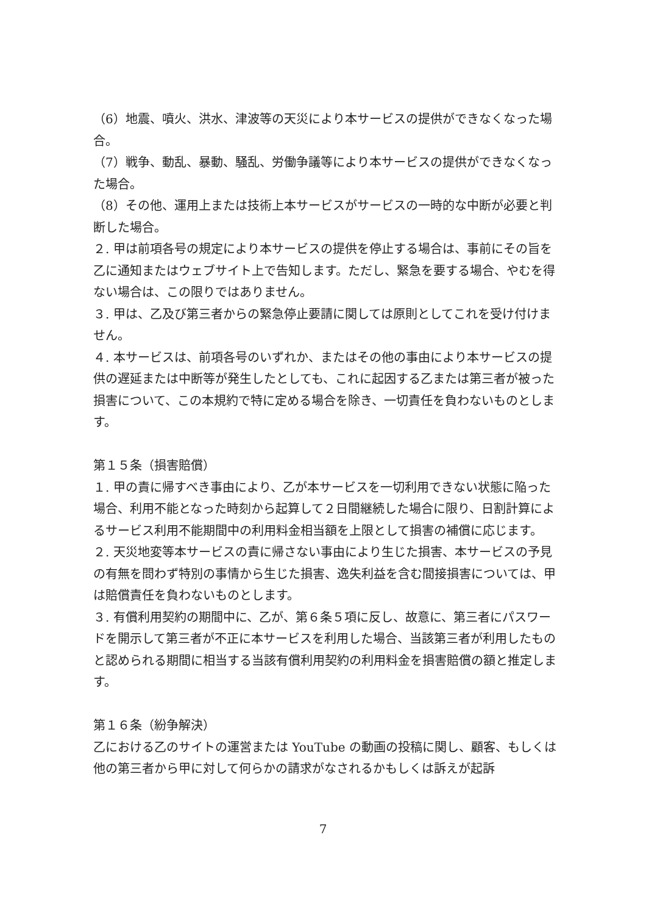（6）地震、噴火、洪水、津波等の天災により本サービスの提供ができなくなった場合。
（7）戦争、動乱、暴動、騒乱、労働争議等により本サービスの提供ができなくなった場合。
（8）その他、運用上または技術上本サービスがサービスの一時的な中断が必要と判断した場合。
２. 甲は前項各号の規定により本サービスの提供を停止する場合は、事前にその旨を乙に通知またはウェブサイト上で告知します。ただし、緊急を要する場合、やむを得ない場合は、この限りではありません。
３. 甲は、乙及び第三者からの緊急停止要請に関しては原則としてこれを受け付けません。
４. 本サービスは、前項各号のいずれか、またはその他の事由により本サービスの提供の遅延または中断等が発生したとしても、これに起因する乙または第三者が被った損害について、この本規約で特に定める場合を除き、一切責任を負わないものとします。
第１５条（損害賠償）
１. 甲の責に帰すべき事由により、乙が本サービスを一切利用できない状態に陥った場合、利用不能となった時刻から起算して２日間継続した場合に限り、日割計算によるサービス利用不能期間中の利用料金相当額を上限として損害の補償に応じます。
２. 天災地変等本サービスの責に帰さない事由により生じた損害、本サービスの予見の有無を問わず特別の事情から生じた損害、逸失利益を含む間接損害については、甲は賠償責任を負わないものとします。
３. 有償利用契約の期間中に、乙が、第６条５項に反し、故意に、第三者にパスワードを開示して第三者が不正に本サービスを利用した場合、当該第三者が利用したものと認められる期間に相当する当該有償利用契約の利用料金を損害賠償の額と推定します。
第１６条（紛争解決）
乙における乙のサイトの運営または YouTube の動画の投稿に関し、顧客、もしくは他の第三者から甲に対して何らかの請求がなされるかもしくは訴えが起訴
7